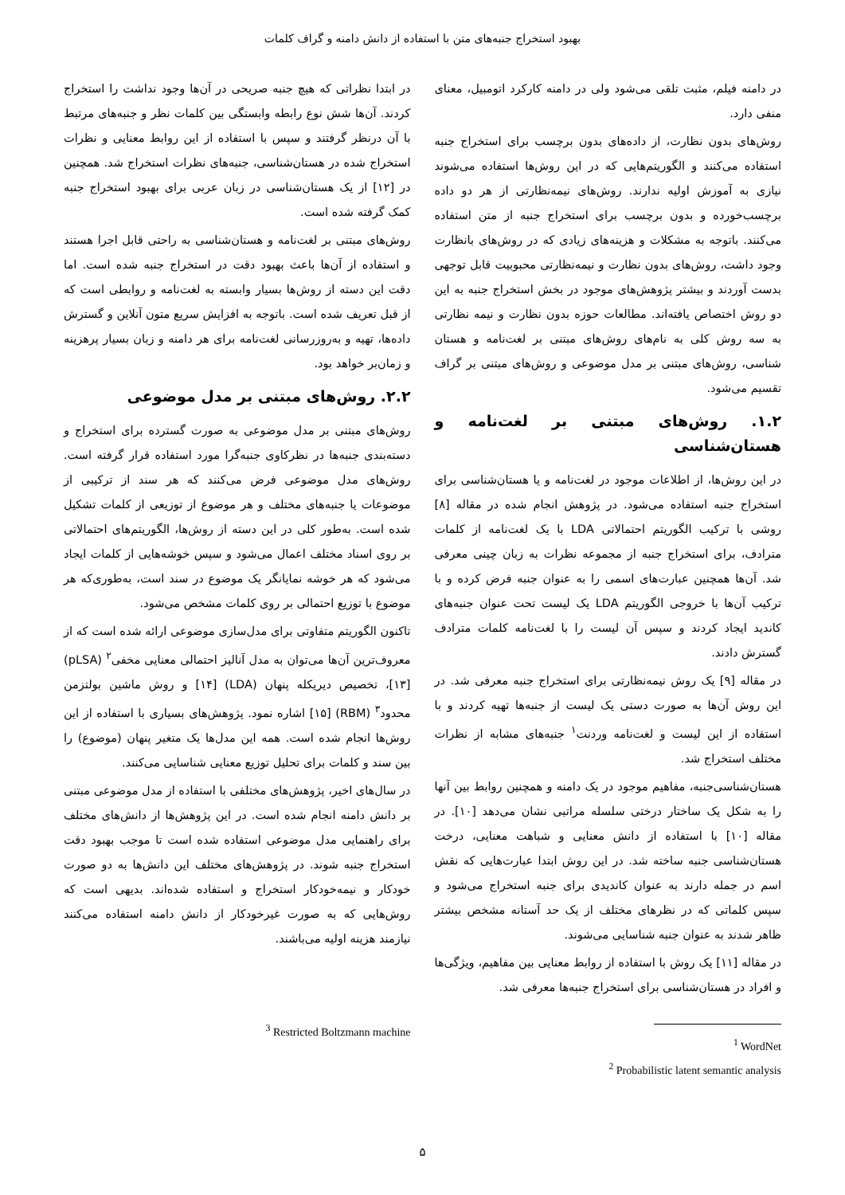بهبود استخراج جنبه‌های متن با استفاده از دانش دامنه و گراف کلمات
در دامنه فیلم، مثبت تلقی می‌شود ولی در دامنه کارکرد اتومبیل، معنای منفی دارد.
روش‌های بدون نظارت، از داده‌های بدون برچسب برای استخراج جنبه استفاده می‌کنند و الگوریتم‌هایی که در این روش‌ها استفاده می‌شوند نیازی به آموزش اولیه ندارند. روش‌های نیمه‌نظارتی از هر دو داده برچسب‌خورده و بدون برچسب برای استخراج جنبه از متن استفاده می‌کنند. باتوجه به مشکلات و هزینه‌های زیادی که در روش‌های بانظارت وجود داشت، روش‌های بدون نظارت و نیمه‌نظارتی محبوبیت قابل توجهی بدست آوردند و بیشتر پژوهش‌های موجود در بخش استخراج جنبه به این دو روش اختصاص یافته‌اند. مطالعات حوزه بدون نظارت و نیمه نظارتی به سه روش کلی به نام‌های روش‌های مبتنی بر لغت‌نامه و هستان شناسی، روش‌های مبتنی بر مدل موضوعی و روش‌های مبتنی بر گراف تقسیم می‌شود.
۱.۲. روش‌های مبتنی بر لغت‌نامه و هستان‌شناسی
در این روش‌ها، از اطلاعات موجود در لغت‌نامه و یا هستان‌شناسی برای استخراج جنبه استفاده می‌شود. در پژوهش انجام شده در مقاله [۸] روشی با ترکیب الگوریتم احتمالاتی LDA با یک لغت‌نامه از کلمات مترادف، برای استخراج جنبه از مجموعه نظرات به زبان چینی معرفی شد. آن‌ها همچنین عبارت‌های اسمی را به عنوان جنبه فرض کرده و با ترکیب آن‌ها با خروجی الگوریتم LDA یک لیست تحت عنوان جنبه‌های کاندید ایجاد کردند و سپس آن لیست را با لغت‌نامه کلمات مترادف گسترش دادند.
در مقاله [۹] یک روش نیمه‌نظارتی برای استخراج جنبه معرفی شد. در این روش آن‌ها به صورت دستی یک لیست از جنبه‌ها تهیه کردند و با استفاده از این لیست و لغت‌نامه وردنت<sup>۱</sup> جنبه‌های مشابه از نظرات مختلف استخراج شد.
هستان‌شناسی‌جنبه، مفاهیم موجود در یک دامنه و همچنین روابط بین آنها را به شکل یک ساختار درختی سلسله مراتبی نشان می‌دهد [۱۰]. در مقاله [۱۰] با استفاده از دانش معنایی و شباهت معنایی، درخت هستان‌شناسی جنبه ساخته شد. در این روش ابتدا عبارت‌هایی که نقش اسم در جمله دارند به عنوان کاندیدی برای جنبه استخراج می‌شود و سپس کلماتی که در نظرهای مختلف از یک حد آستانه مشخص بیشتر ظاهر شدند به عنوان جنبه شناسایی می‌شوند.
در مقاله [۱۱] یک روش با استفاده از روابط معنایی بین مفاهیم، ویژگی‌ها و افراد در هستان‌شناسی برای استخراج جنبه‌ها معرفی شد.
<sup>1</sup> WordNet
<sup>2</sup> Probabilistic latent semantic analysis
در ابتدا نظراتی که هیچ جنبه صریحی در آن‌ها وجود نداشت را استخراج کردند. آن‌ها شش نوع رابطه وابستگی بین کلمات نظر و جنبه‌های مرتبط با آن درنظر گرفتند و سپس با استفاده از این روابط معنایی و نظرات استخراج شده در هستان‌شناسی، جنبه‌های نظرات استخراج شد. همچنین در [۱۲] از یک هستان‌شناسی در زبان عربی برای بهبود استخراج جنبه کمک گرفته شده است.
روش‌های مبتنی بر لغت‌نامه و هستان‌شناسی به راحتی قابل اجرا هستند و استفاده از آن‌ها باعث بهبود دقت در استخراج جنبه شده است. اما دقت این دسته از روش‌ها بسیار وابسته به لغت‌نامه و روابطی است که از قبل تعریف شده است. باتوجه به افزایش سریع متون آنلاین و گسترش داده‌ها، تهیه و به‌روزرسانی لغت‌نامه برای هر دامنه و زبان بسیار پرهزینه و زمان‌بر خواهد بود.
۲.۲. روش‌های مبتنی بر مدل موضوعی
روش‌های مبتنی بر مدل موضوعی به صورت گسترده برای استخراج و دسته‌بندی جنبه‌ها در نظرکاوی جنبه‌گرا مورد استفاده قرار گرفته است. روش‌های مدل موضوعی فرض می‌کنند که هر سند از ترکیبی از موضوعات یا جنبه‌های مختلف و هر موضوع از توزیعی از کلمات تشکیل شده است. به‌طور کلی در این دسته از روش‌ها، الگوریتم‌های احتمالاتی بر روی اسناد مختلف اعمال می‌شود و سپس خوشه‌هایی از کلمات ایجاد می‌شود که هر خوشه نمایانگر یک موضوع در سند است، به‌طوری‌که هر موضوع با توزیع احتمالی بر روی کلمات مشخص می‌شود.
تاکنون الگوریتم متفاوتی برای مدل‌سازی موضوعی ارائه شده است که از معروف‌ترین آن‌ها می‌توان به مدل آنالیز احتمالی معنایی مخفی<sup>۲</sup> (pLSA) [۱۳]، تخصیص دیریکله پنهان (LDA) [۱۴] و روش ماشین بولتزمن محدود<sup>۳</sup> (RBM) [۱۵] اشاره نمود. پژوهش‌های بسیاری با استفاده از این روش‌ها انجام شده است. همه این مدل‌ها یک متغیر پنهان (موضوع) را بین سند و کلمات برای تحلیل توزیع معنایی شناسایی می‌کنند.
در سال‌های اخیر، پژوهش‌های مختلفی با استفاده از مدل موضوعی مبتنی بر دانش دامنه انجام شده است. در این پژوهش‌ها از دانش‌های مختلف برای راهنمایی مدل موضوعی استفاده شده است تا موجب بهبود دقت استخراج جنبه شوند. در پژوهش‌های مختلف این دانش‌ها به دو صورت خودکار و نیمه‌خودکار استخراج و استفاده شده‌اند. بدیهی است که روش‌هایی که به صورت غیرخودکار از دانش دامنه استفاده می‌کنند نیازمند هزینه اولیه می‌باشند.
<sup>3</sup> Restricted Boltzmann machine
۵